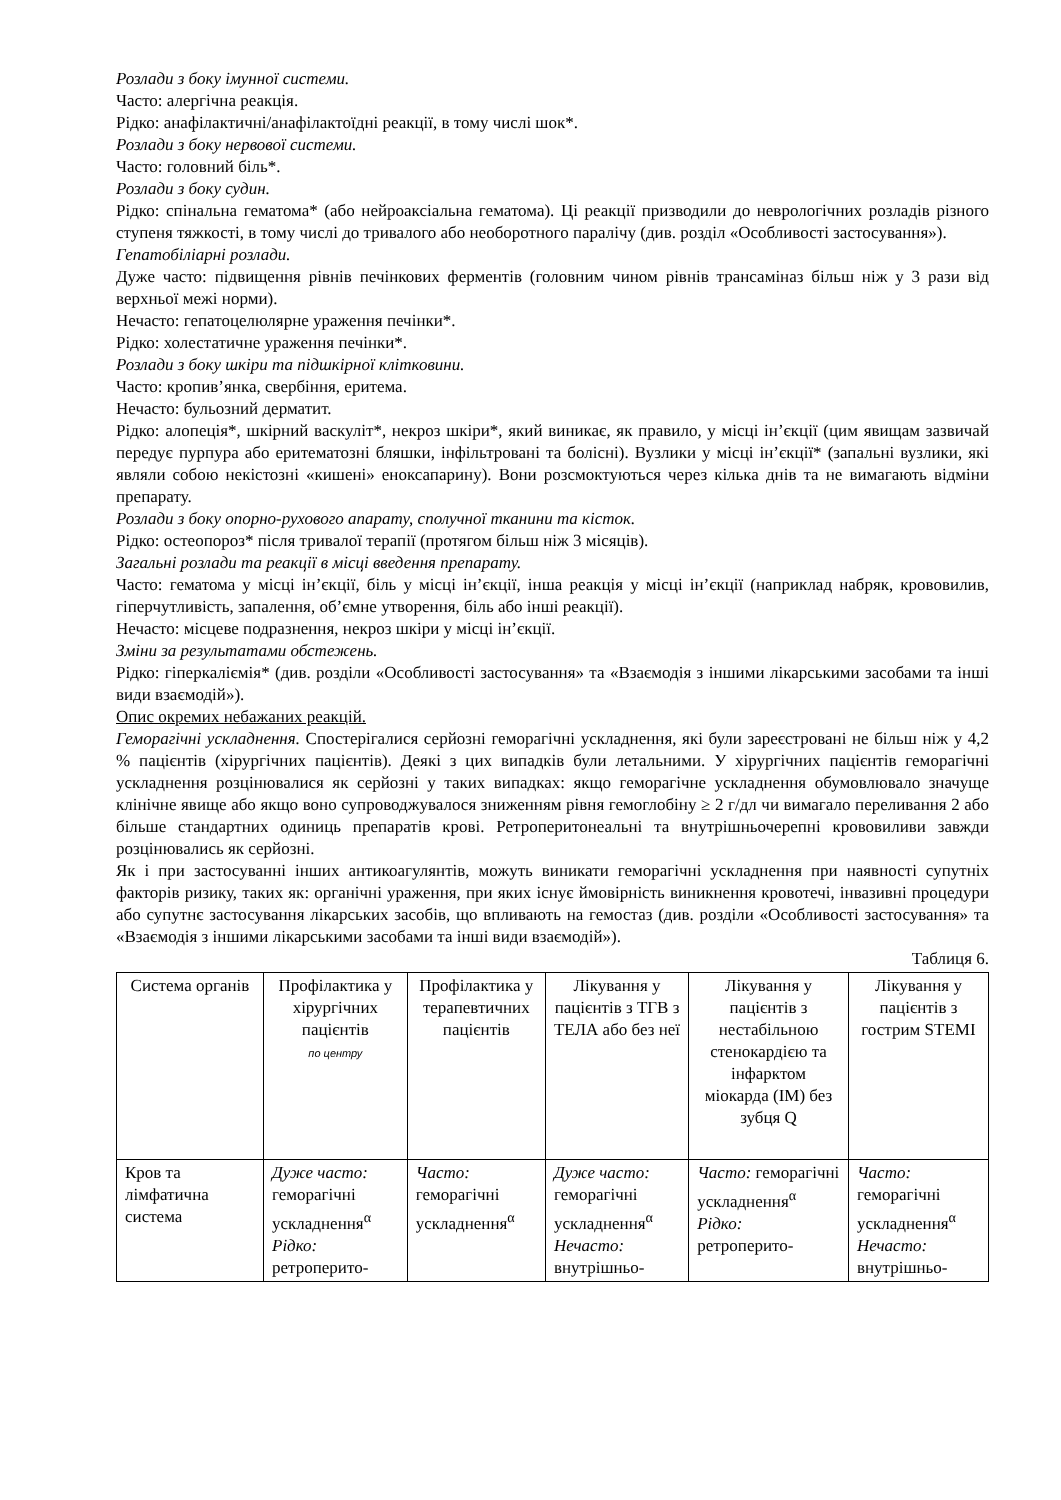Розлади з боку імунної системи.
Часто: алергічна реакція.
Рідко: анафілактичні/анафілактоїдні реакції, в тому числі шок*.
Розлади з боку нервової системи.
Часто: головний біль*.
Розлади з боку судин.
Рідко: спінальна гематома* (або нейроаксіальна гематома). Ці реакції призводили до неврологічних розладів різного ступеня тяжкості, в тому числі до тривалого або необоротного паралічу (див. розділ «Особливості застосування»).
Гепатобіліарні розлади.
Дуже часто: підвищення рівнів печінкових ферментів (головним чином рівнів трансаміназ більш ніж у 3 рази від верхньої межі норми).
Нечасто: гепатоцелюлярне ураження печінки*.
Рідко: холестатичне ураження печінки*.
Розлади з боку шкіри та підшкірної клітковини.
Часто: кропив’янка, свербіння, еритема.
Нечасто: бульозний дерматит.
Рідко: алопеція*, шкірний васкуліт*, некроз шкіри*, який виникає, як правило, у місці ін’єкції (цим явищам зазвичай передує пурпура або еритематозні бляшки, інфільтровані та болісні). Вузлики у місці ін’єкції* (запальні вузлики, які являли собою некістозні «кишені» еноксапарину). Вони розсмоктуються через кілька днів та не вимагають відміни препарату.
Розлади з боку опорно-рухового апарату, сполучної тканини та кісток.
Рідко: остеопороз* після тривалої терапії (протягом більш ніж 3 місяців).
Загальні розлади та реакції в місці введення препарату.
Часто: гематома у місці ін’єкції, біль у місці ін’єкції, інша реакція у місці ін’єкції (наприклад набряк, крововилив, гіперчутливість, запалення, об’ємне утворення, біль або інші реакції).
Нечасто: місцеве подразнення, некроз шкіри у місці ін’єкції.
Зміни за результатами обстежень.
Рідко: гіперкаліємія* (див. розділи «Особливості застосування» та «Взаємодія з іншими лікарськими засобами та інші види взаємодій»).
Опис окремих небажаних реакцій.
Геморагічні ускладнення. Спостерігалися серйозні геморагічні ускладнення, які були зареєстровані не більш ніж у 4,2 % пацієнтів (хірургічних пацієнтів). Деякі з цих випадків були летальними. У хірургічних пацієнтів геморагічні ускладнення розцінювалися як серйозні у таких випадках: якщо геморагічне ускладнення обумовлювало значуще клінічне явище або якщо воно супроводжувалося зниженням рівня гемоглобіну ≥ 2 г/дл чи вимагало переливання 2 або більше стандартних одиниць препаратів крові. Ретроперитонеальні та внутрішньочерепні крововиливи завжди розцінювались як серйозні.
Як і при застосуванні інших антикоагулянтів, можуть виникати геморагічні ускладнення при наявності супутніх факторів ризику, таких як: органічні ураження, при яких існує ймовірність виникнення кровотечі, інвазивні процедури або супутнє застосування лікарських засобів, що впливають на гемостаз (див. розділи «Особливості застосування» та «Взаємодія з іншими лікарськими засобами та інші види взаємодій»).
Таблиця 6.
| Система органів | Профілактика у хірургічних пацієнтів по центру | Профілактика у терапевтичних пацієнтів | Лікування у пацієнтів з ТГВ з ТЕЛА або без неї | Лікування у пацієнтів з нестабільною стенокардією та інфарктом міокарда (ІМ) без зубця Q | Лікування у пацієнтів з гострим STEMI |
| --- | --- | --- | --- | --- | --- |
| Кров та лімфатична система | Дуже часто: геморагічні ускладнення<sup>α</sup> Рідко: ретроперито- | Часто: геморагічні ускладнення<sup>α</sup> | Дуже часто: геморагічні ускладнення<sup>α</sup> Нечасто: внутрішньо- | Часто: геморагічні ускладнення<sup>α</sup> Рідко: ретроперито- | Часто: геморагічні ускладнення<sup>α</sup> Нечасто: внутрішньо- |